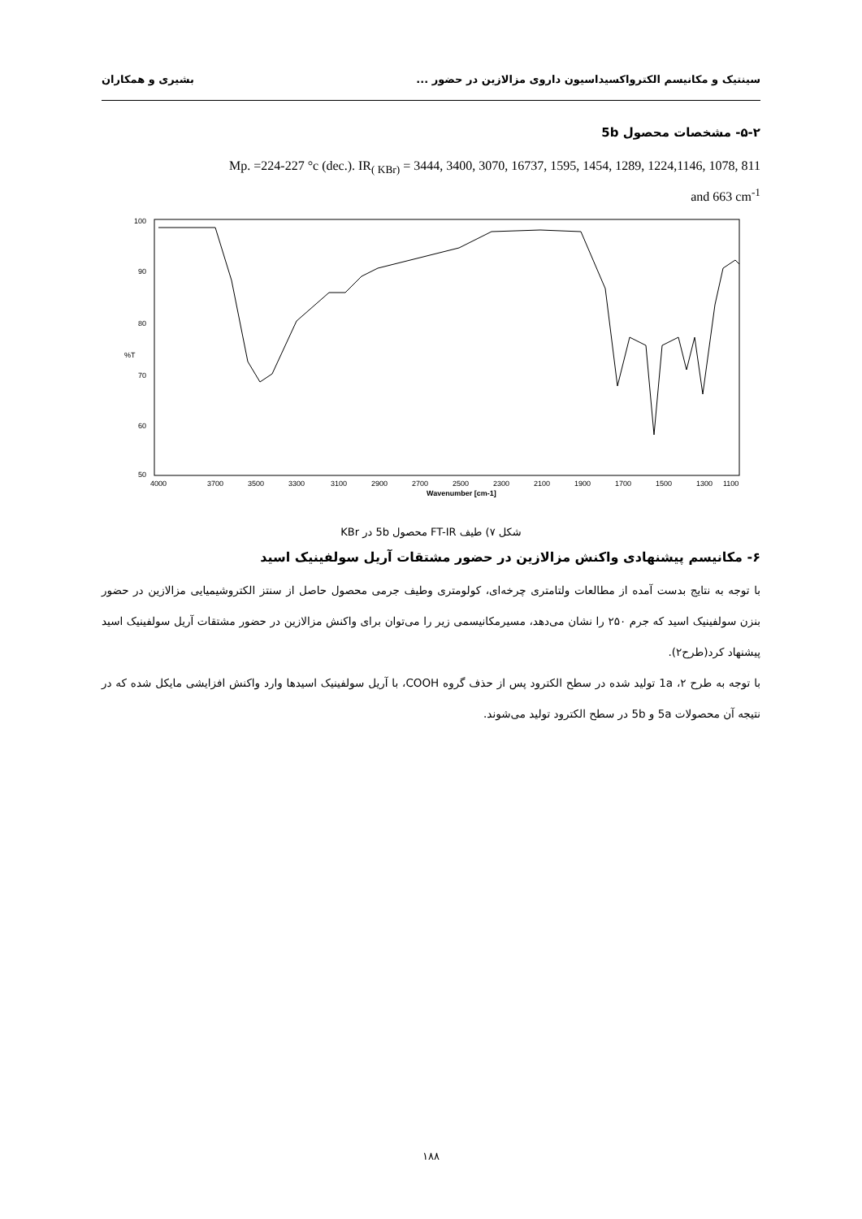سینتیک و مکانیسم الکترواکسیداسیون داروی مزالازین در حضور ... بشیری و همکاران
۵-۲- مشخصات محصول 5b
Mp. =224-227 °c (dec.). IR<sub>( KBr)</sub> = 3444, 3400, 3070, 16737, 1595, 1454, 1289, 1224,1146, 1078, 811
and 663 cm<sup>-1</sup>
100
90
80
%T
70
60
50
4000
3700
3500
3300
3100
2900
2700
2500
2300
2100
1900
1700
1500
1300
1100
Wavenumber [cm-1]
شکل ۷) طیف FT-IR محصول 5b در KBr
۶- مکانیسم پیشنهادی واکنش مزالازین در حضور مشتقات آریل سولفینیک اسید
با توجه به نتایج بدست آمده از مطالعات ولتامتری چرخه‌ای، کولومتری وطیف جرمی محصول حاصل از سنتز الکتروشیمیایی مزالازین در حضور بنزن سولفینیک اسید که جرم ۲۵۰ را نشان می‌دهد، مسیرمکانیسمی زیر را می‌توان برای واکنش مزالازین در حضور مشتقات آریل سولفینیک اسید پیشنهاد کرد(طرح۲).
با توجه به طرح ۲، 1a تولید شده در سطح الکترود پس از حذف گروه COOH، با آریل سولفینیک اسیدها وارد واکنش افزایشی مایکل شده که در نتیجه آن محصولات 5a و 5b در سطح الکترود تولید می‌شوند.
۱۸۸